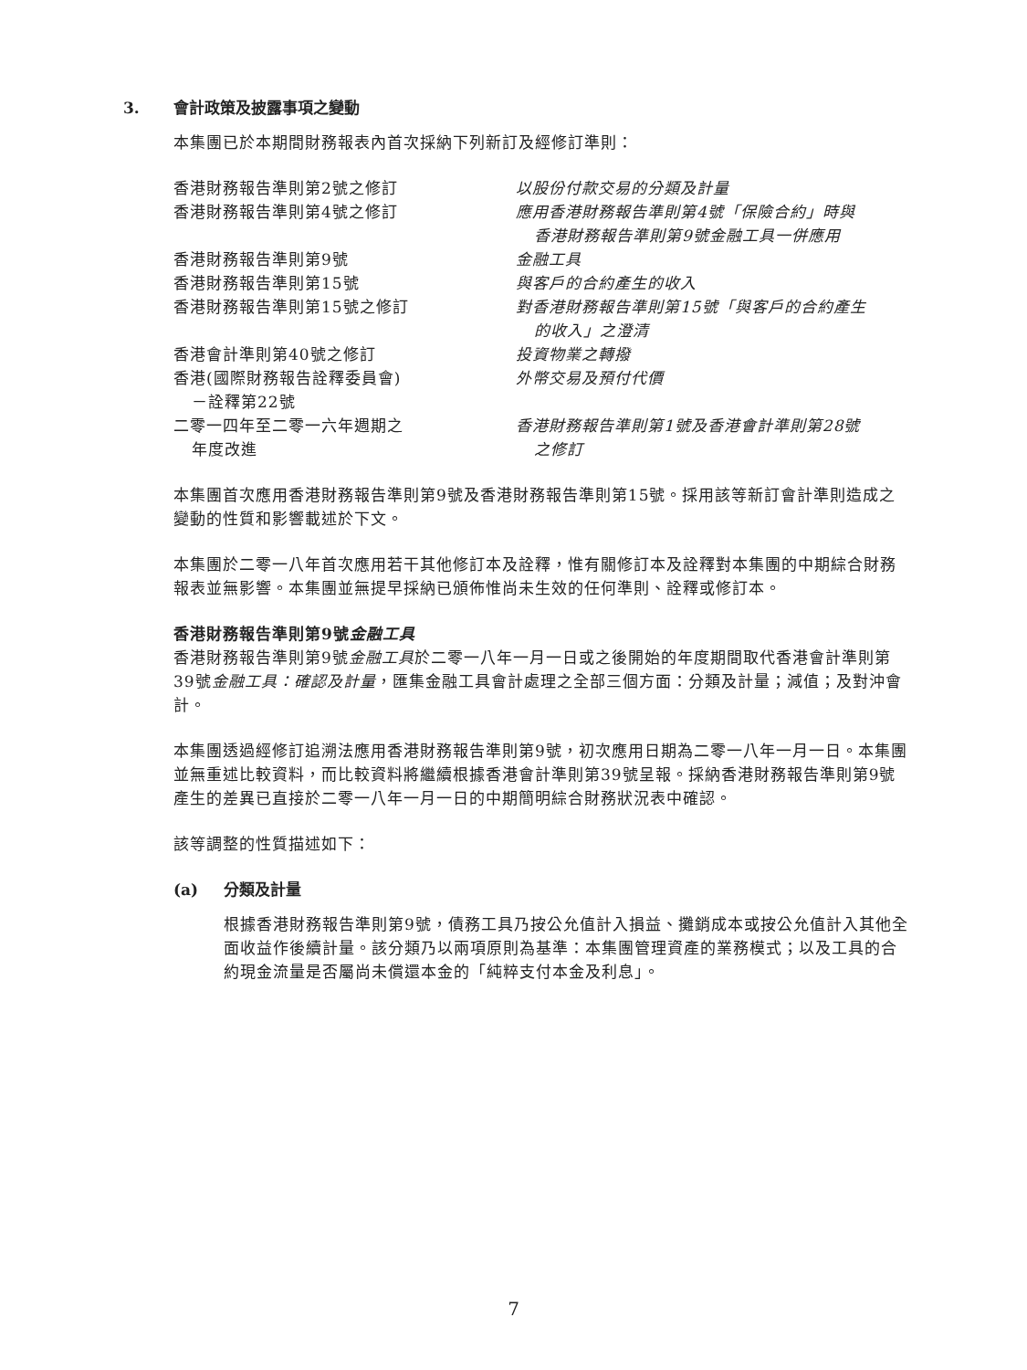3. 會計政策及披露事項之變動
本集團已於本期間財務報表內首次採納下列新訂及經修訂準則：
| 香港財務報告準則第2號之修訂 | 以股份付款交易的分類及計量 |
| 香港財務報告準則第4號之修訂 | 應用香港財務報告準則第4號「保險合約」時與 香港財務報告準則第9號金融工具一併應用 |
| 香港財務報告準則第9號 | 金融工具 |
| 香港財務報告準則第15號 | 與客戶的合約產生的收入 |
| 香港財務報告準則第15號之修訂 | 對香港財務報告準則第15號「與客戶的合約產生 的收入」之澄清 |
| 香港會計準則第40號之修訂 | 投資物業之轉撥 |
| 香港(國際財務報告詮釋委員會) －詮釋第22號 | 外幣交易及預付代價 |
| 二零一四年至二零一六年週期之 年度改進 | 香港財務報告準則第1號及香港會計準則第28號 之修訂 |
本集團首次應用香港財務報告準則第9號及香港財務報告準則第15號。採用該等新訂會計準則造成之變動的性質和影響載述於下文。
本集團於二零一八年首次應用若干其他修訂本及詮釋，惟有關修訂本及詮釋對本集團的中期綜合財務報表並無影響。本集團並無提早採納已頒佈惟尚未生效的任何準則、詮釋或修訂本。
香港財務報告準則第9號金融工具
香港財務報告準則第9號金融工具於二零一八年一月一日或之後開始的年度期間取代香港會計準則第39號金融工具：確認及計量，匯集金融工具會計處理之全部三個方面：分類及計量；減值；及對沖會計。
本集團透過經修訂追溯法應用香港財務報告準則第9號，初次應用日期為二零一八年一月一日。本集團並無重述比較資料，而比較資料將繼續根據香港會計準則第39號呈報。採納香港財務報告準則第9號產生的差異已直接於二零一八年一月一日的中期簡明綜合財務狀況表中確認。
該等調整的性質描述如下：
(a) 分類及計量
根據香港財務報告準則第9號，債務工具乃按公允值計入損益、攤銷成本或按公允值計入其他全面收益作後續計量。該分類乃以兩項原則為基準：本集團管理資產的業務模式；以及工具的合約現金流量是否屬尚未償還本金的「純粹支付本金及利息」。
7